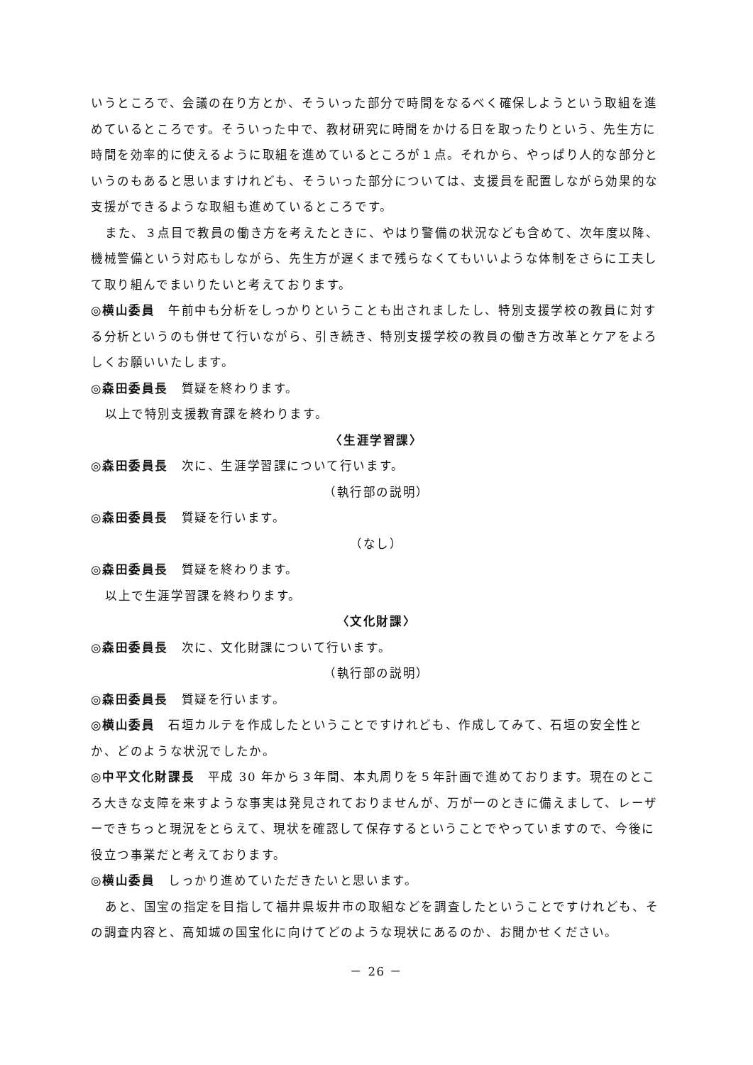いうところで、会議の在り方とか、そういった部分で時間をなるべく確保しようという取組を進めているところです。そういった中で、教材研究に時間をかける日を取ったりという、先生方に時間を効率的に使えるように取組を進めているところが１点。それから、やっぱり人的な部分というのもあると思いますけれども、そういった部分については、支援員を配置しながら効果的な支援ができるような取組も進めているところです。
また、３点目で教員の働き方を考えたときに、やはり警備の状況なども含めて、次年度以降、機械警備という対応もしながら、先生方が遅くまで残らなくてもいいような体制をさらに工夫して取り組んでまいりたいと考えております。
◎横山委員　午前中も分析をしっかりということも出されましたし、特別支援学校の教員に対する分析というのも併せて行いながら、引き続き、特別支援学校の教員の働き方改革とケアをよろしくお願いいたします。
◎森田委員長　質疑を終わります。
以上で特別支援教育課を終わります。
〈生涯学習課〉
◎森田委員長　次に、生涯学習課について行います。
（執行部の説明）
◎森田委員長　質疑を行います。
（なし）
◎森田委員長　質疑を終わります。
以上で生涯学習課を終わります。
〈文化財課〉
◎森田委員長　次に、文化財課について行います。
（執行部の説明）
◎森田委員長　質疑を行います。
◎横山委員　石垣カルテを作成したということですけれども、作成してみて、石垣の安全性とか、どのような状況でしたか。
◎中平文化財課長　平成 30 年から３年間、本丸周りを５年計画で進めております。現在のところ大きな支障を来すような事実は発見されておりませんが、万が一のときに備えまして、レーザーできちっと現況をとらえて、現状を確認して保存するということでやっていますので、今後に役立つ事業だと考えております。
◎横山委員　しっかり進めていただきたいと思います。
あと、国宝の指定を目指して福井県坂井市の取組などを調査したということですけれども、その調査内容と、高知城の国宝化に向けてどのような現状にあるのか、お聞かせください。
－ 26 －